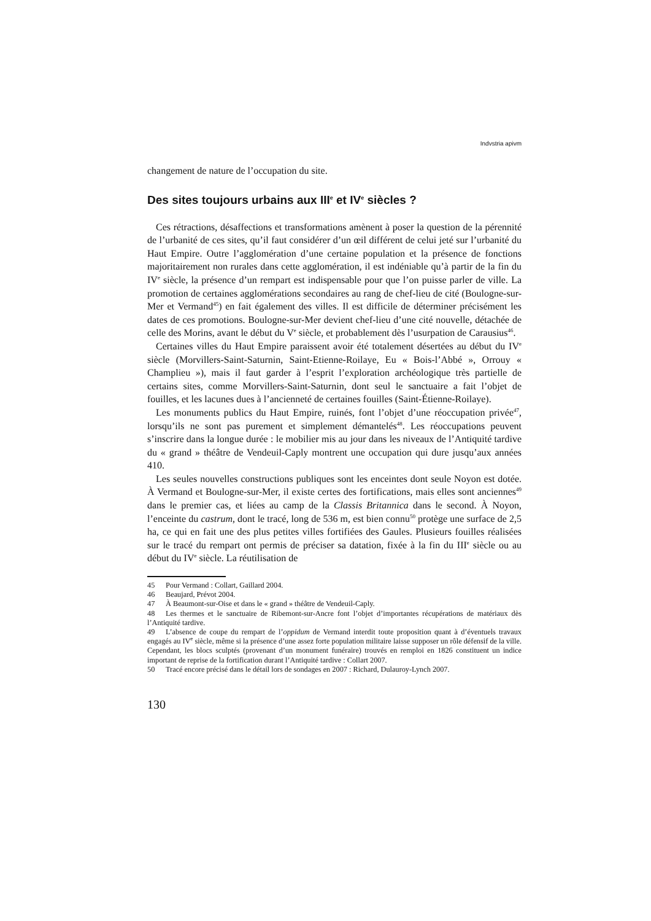Indvstria apivm
changement de nature de l’occupation du site.
Des sites toujours urbains aux III<sup>e</sup> et IV<sup>e</sup> siècles ?
Ces rétractions, désaffections et transformations amènent à poser la question de la pérennité de l’urbanité de ces sites, qu’il faut considérer d’un œil différent de celui jeté sur l’urbanité du Haut Empire. Outre l’agglomération d’une certaine population et la présence de fonctions majoritairement non rurales dans cette agglomération, il est indéniable qu’à partir de la fin du IV<sup>e</sup> siècle, la présence d’un rempart est indispensable pour que l’on puisse parler de ville. La promotion de certaines agglomérations secondaires au rang de chef-lieu de cité (Boulogne-sur-Mer et Vermand<sup>45</sup>) en fait également des villes. Il est difficile de déterminer précisément les dates de ces promotions. Boulogne-sur-Mer devient chef-lieu d’une cité nouvelle, détachée de celle des Morins, avant le début du V<sup>e</sup> siècle, et probablement dès l’usurpation de Carausius<sup>46</sup>.
Certaines villes du Haut Empire paraissent avoir été totalement désertées au début du IV<sup>e</sup> siècle (Morvillers-Saint-Saturnin, Saint-Etienne-Roilaye, Eu « Bois-l’Abbé », Orrouy « Champlieu »), mais il faut garder à l’esprit l’exploration archéologique très partielle de certains sites, comme Morvillers-Saint-Saturnin, dont seul le sanctuaire a fait l’objet de fouilles, et les lacunes dues à l’ancienneté de certaines fouilles (Saint-Étienne-Roilaye).
Les monuments publics du Haut Empire, ruinés, font l’objet d’une réoccupation privée<sup>47</sup>, lorsqu’ils ne sont pas purement et simplement démantelés<sup>48</sup>. Les réoccupations peuvent s’inscrire dans la longue durée : le mobilier mis au jour dans les niveaux de l’Antiquité tardive du « grand » théâtre de Vendeuil-Caply montrent une occupation qui dure jusqu’aux années 410.
Les seules nouvelles constructions publiques sont les enceintes dont seule Noyon est dotée. À Vermand et Boulogne-sur-Mer, il existe certes des fortifications, mais elles sont anciennes<sup>49</sup> dans le premier cas, et liées au camp de la Classis Britannica dans le second. À Noyon, l’enceinte du castrum, dont le tracé, long de 536 m, est bien connu<sup>50</sup> protège une surface de 2,5 ha, ce qui en fait une des plus petites villes fortifiées des Gaules. Plusieurs fouilles réalisées sur le tracé du rempart ont permis de préciser sa datation, fixée à la fin du III<sup>e</sup> siècle ou au début du IV<sup>e</sup> siècle. La réutilisation de
45 Pour Vermand : Collart, Gaillard 2004.
46 Beaujard, Prévot 2004.
47 À Beaumont-sur-Oise et dans le « grand » théâtre de Vendeuil-Caply.
48 Les thermes et le sanctuaire de Ribemont-sur-Ancre font l’objet d’importantes récupérations de matériaux dès l’Antiquité tardive.
49 L’absence de coupe du rempart de l’oppidum de Vermand interdit toute proposition quant à d’éventuels travaux engagés au IV<sup>e</sup> siècle, même si la présence d’une assez forte population militaire laisse supposer un rôle défensif de la ville. Cependant, les blocs sculptés (provenant d’un monument funéraire) trouvés en remploi en 1826 constituent un indice important de reprise de la fortification durant l’Antiquité tardive : Collart 2007.
50 Tracé encore précisé dans le détail lors de sondages en 2007 : Richard, Dulauroy-Lynch 2007.
130